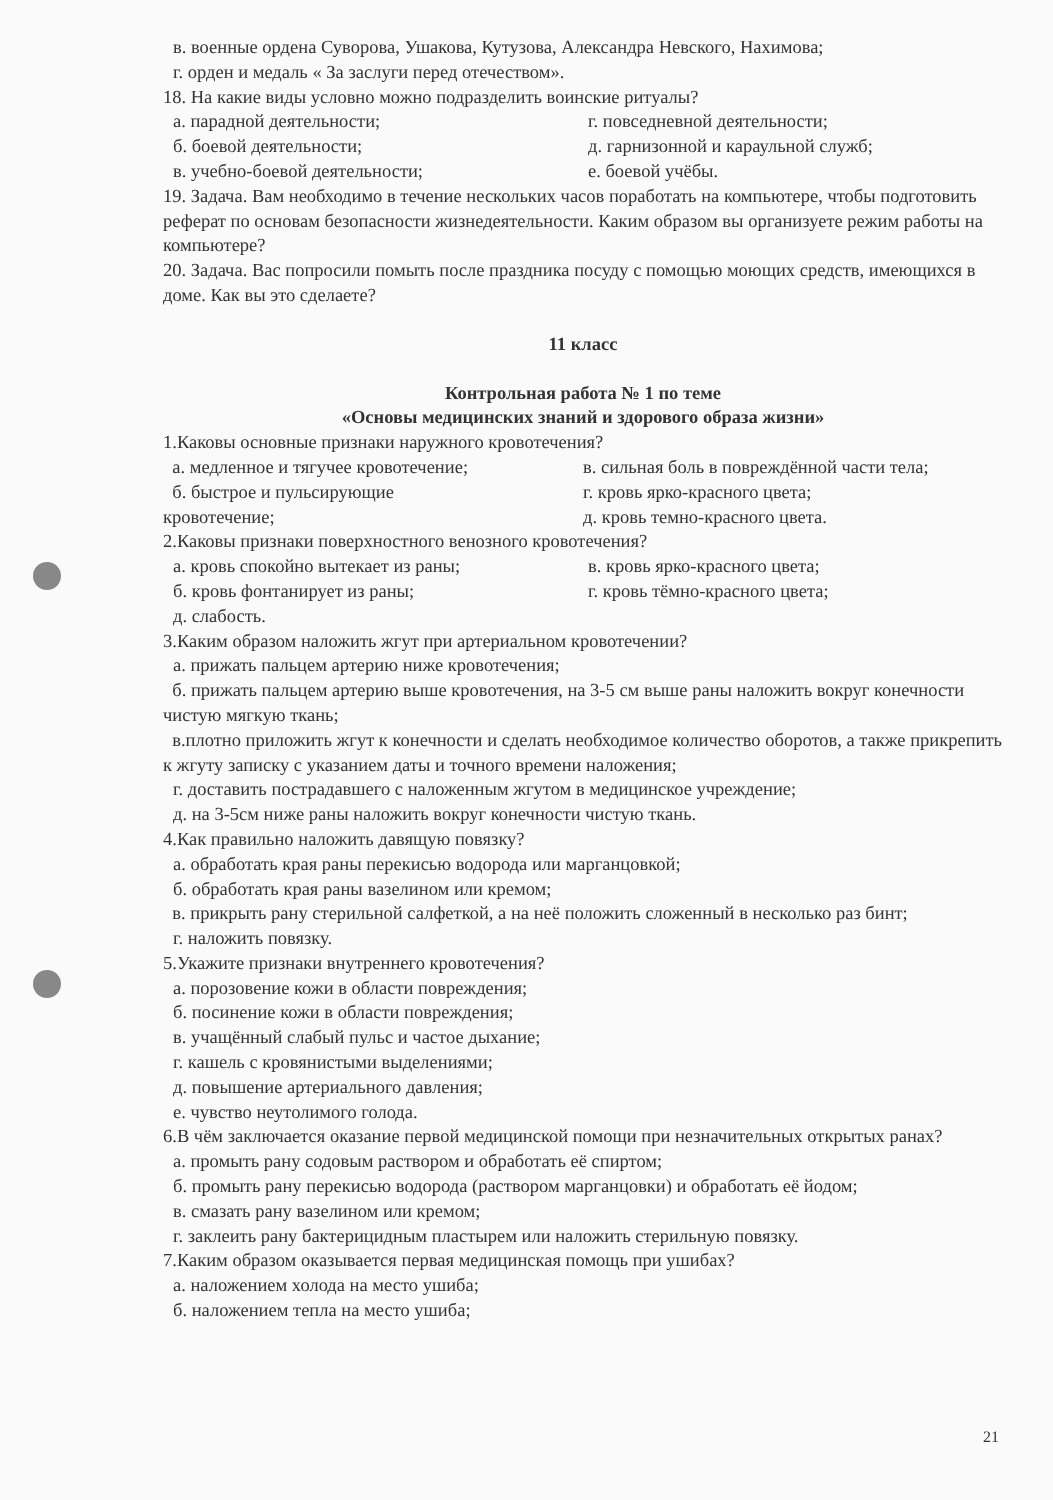в. военные ордена Суворова, Ушакова, Кутузова, Александра Невского, Нахимова;
г. орден и медаль « За заслуги перед отечеством».
18. На какие виды условно можно подразделить воинские ритуалы?
а. парадной деятельности;
б. боевой деятельности;
в. учебно-боевой деятельности;
г. повседневной деятельности;
д. гарнизонной и караульной служб;
е. боевой учёбы.
19. Задача. Вам необходимо в течение нескольких часов поработать на компьютере, чтобы подготовить реферат по основам безопасности жизнедеятельности. Каким образом вы организуете режим работы на компьютере?
20. Задача. Вас попросили помыть после праздника посуду с помощью моющих средств, имеющихся в доме. Как вы это сделаете?
11 класс
Контрольная работа № 1 по теме
«Основы медицинских знаний и здорового образа жизни»
1.Каковы основные признаки наружного кровотечения?
а. медленное и тягучее кровотечение;
б. быстрое и пульсирующие
кровотечение;
в. сильная боль в повреждённой части тела;
г. кровь ярко-красного цвета;
д. кровь темно-красного цвета.
2.Каковы признаки поверхностного венозного кровотечения?
а. кровь спокойно вытекает из раны;
б. кровь фонтанирует из раны;
в. кровь ярко-красного цвета;
г. кровь тёмно-красного цвета;
д. слабость.
3.Каким образом наложить жгут при артериальном кровотечении?
а. прижать пальцем артерию ниже кровотечения;
б. прижать пальцем артерию выше кровотечения, на 3-5 см выше раны наложить вокруг конечности чистую мягкую ткань;
в.плотно приложить жгут к конечности и сделать необходимое количество оборотов, а также прикрепить к жгуту записку с указанием даты и точного времени наложения;
г. доставить пострадавшего с наложенным жгутом в медицинское учреждение;
д. на 3-5см ниже раны наложить вокруг конечности чистую ткань.
4.Как правильно наложить давящую повязку?
а. обработать края раны перекисью водорода или марганцовкой;
б. обработать края раны вазелином или кремом;
в. прикрыть рану стерильной салфеткой, а на неё положить сложенный в несколько раз бинт;
г. наложить повязку.
5.Укажите признаки внутреннего кровотечения?
а. порозовение кожи в области повреждения;
б. посинение кожи в области повреждения;
в. учащённый слабый пульс и частое дыхание;
г. кашель с кровянистыми выделениями;
д. повышение артериального давления;
е. чувство неутолимого голода.
6.В чём заключается оказание первой медицинской помощи при незначительных открытых ранах?
а. промыть рану содовым раствором и обработать её спиртом;
б. промыть рану перекисью водорода (раствором марганцовки) и обработать её йодом;
в. смазать рану вазелином или кремом;
г. заклеить рану бактерицидным пластырем или наложить стерильную повязку.
7.Каким образом оказывается первая медицинская помощь при ушибах?
а. наложением холода на место ушиба;
б. наложением тепла на место ушиба;
21